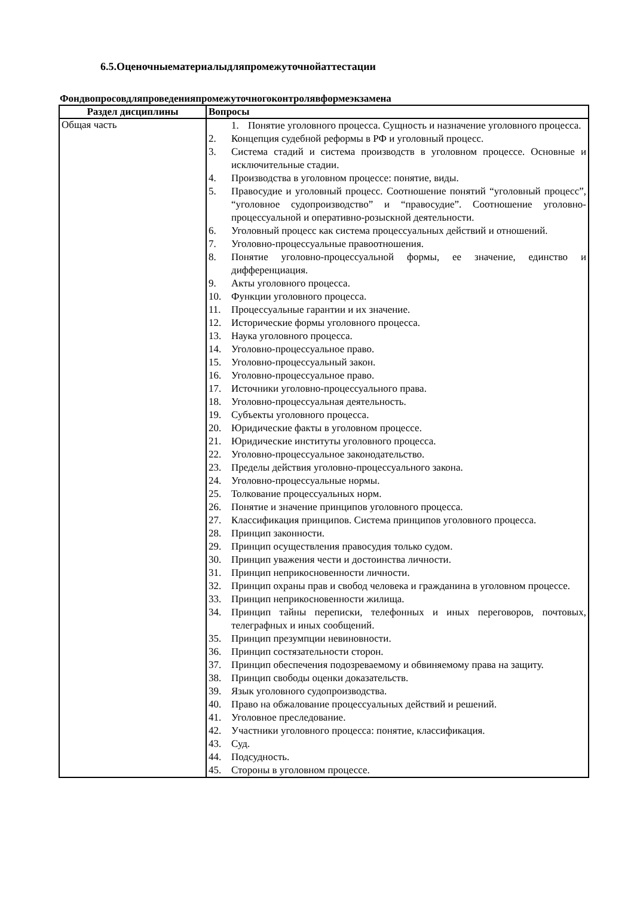6.5.Оценочныематериалыдляпромежуточнойаттестации
Фондвопросовдляпроведенияпромежуточногоконтролявформеэкзамена
| Раздел дисциплины | Вопросы |
| --- | --- |
| Общая часть | 1. Понятие уголовного процесса. Сущность и назначение уголовного процесса. 2. Концепция судебной реформы в РФ и уголовный процесс. 3. Система стадий и система производств в уголовном процессе. Основные и исключительные стадии. 4. Производства в уголовном процессе: понятие, виды. 5. Правосудие и уголовный процесс. Соотношение понятий “уголовный процесс”, “уголовное судопроизводство” и “правосудие”. Соотношение уголовно-процессуальной и оперативно-розыскной деятельности. 6. Уголовный процесс как система процессуальных действий и отношений. 7. Уголовно-процессуальные правоотношения. 8. Понятие уголовно-процессуальной формы, ее значение, единство и дифференциация. 9. Акты уголовного процесса. 10. Функции уголовного процесса. 11. Процессуальные гарантии и их значение. 12. Исторические формы уголовного процесса. 13. Наука уголовного процесса. 14. Уголовно-процессуальное право. 15. Уголовно-процессуальный закон. 16. Уголовно-процессуальное право. 17. Источники уголовно-процессуального права. 18. Уголовно-процессуальная деятельность. 19. Субъекты уголовного процесса. 20. Юридические факты в уголовном процессе. 21. Юридические институты уголовного процесса. 22. Уголовно-процессуальное законодательство. 23. Пределы действия уголовно-процессуального закона. 24. Уголовно-процессуальные нормы. 25. Толкование процессуальных норм. 26. Понятие и значение принципов уголовного процесса. 27. Классификация принципов. Система принципов уголовного процесса. 28. Принцип законности. 29. Принцип осуществления правосудия только судом. 30. Принцип уважения чести и достоинства личности. 31. Принцип неприкосновенности личности. 32. Принцип охраны прав и свобод человека и гражданина в уголовном процессе. 33. Принцип неприкосновенности жилища. 34. Принцип тайны переписки, телефонных и иных переговоров, почтовых, телеграфных и иных сообщений. 35. Принцип презумпции невиновности. 36. Принцип состязательности сторон. 37. Принцип обеспечения подозреваемому и обвиняемому права на защиту. 38. Принцип свободы оценки доказательств. 39. Язык уголовного судопроизводства. 40. Право на обжалование процессуальных действий и решений. 41. Уголовное преследование. 42. Участники уголовного процесса: понятие, классификация. 43. Суд. 44. Подсудность. 45. Стороны в уголовном процессе. |